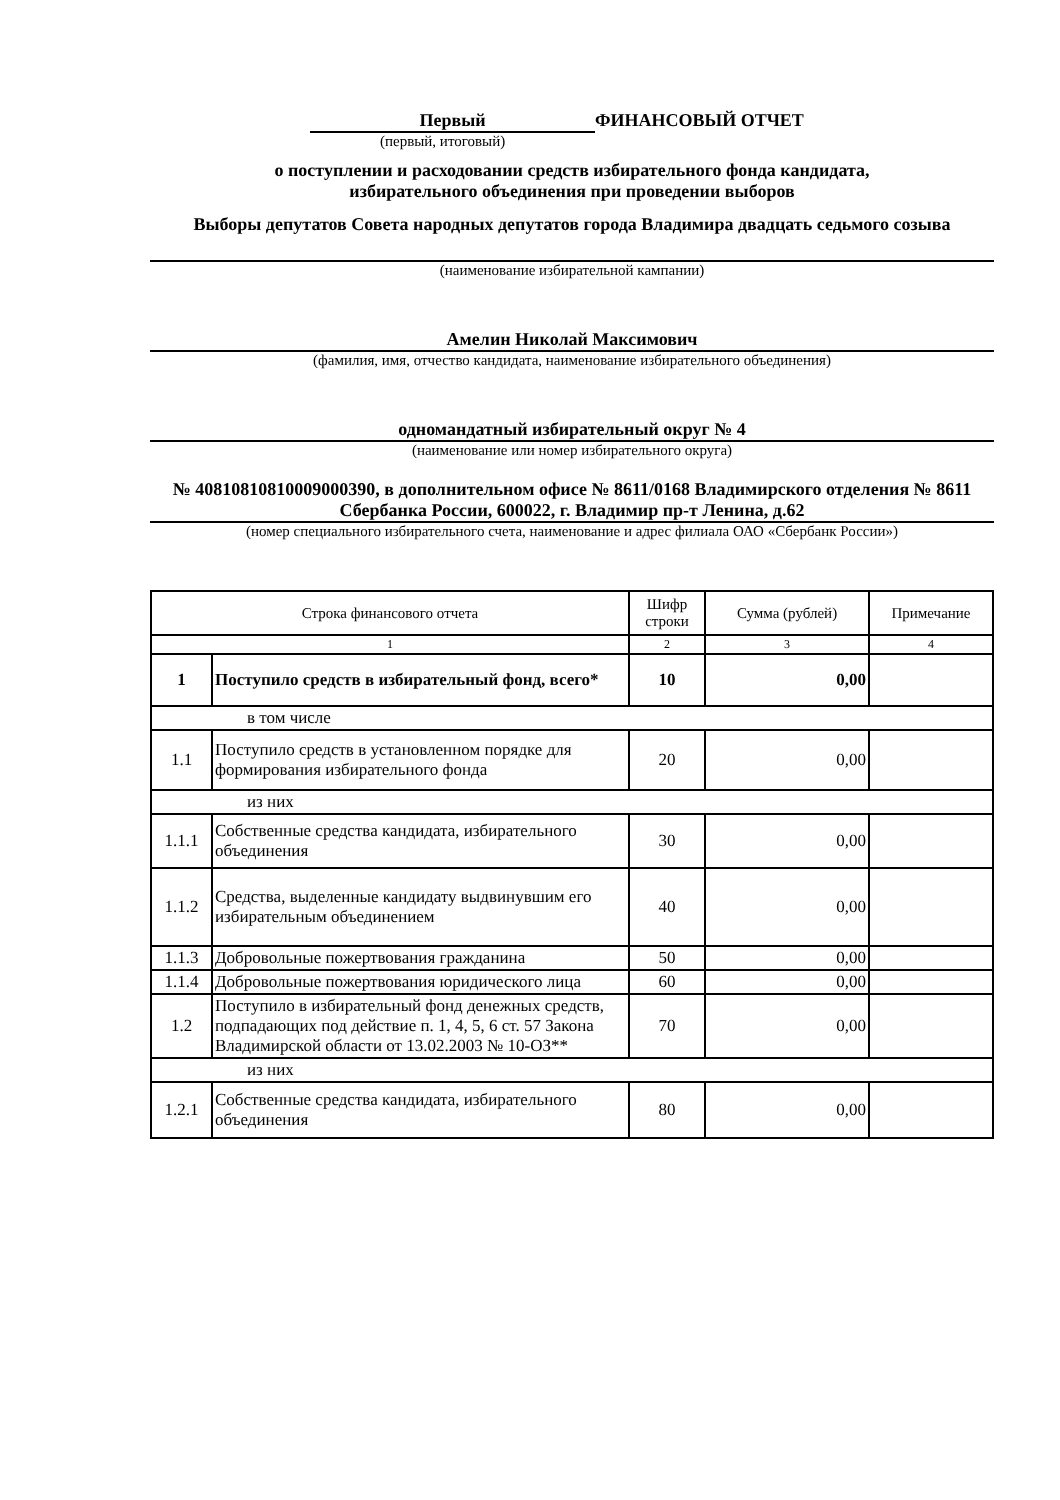Первый ФИНАНСОВЫЙ ОТЧЕТ
(первый, итоговый)
о поступлении и расходовании средств избирательного фонда кандидата,
избирательного объединения при проведении выборов
Выборы депутатов Совета народных депутатов города Владимира двадцать седьмого созыва
(наименование избирательной кампании)
Амелин Николай Максимович
(фамилия, имя, отчество кандидата, наименование избирательного объединения)
одномандатный избирательный округ № 4
(наименование или номер избирательного округа)
№ 40810810810009000390, в дополнительном офисе № 8611/0168 Владимирского отделения № 8611 Сбербанка России, 600022, г. Владимир пр-т Ленина, д.62
(номер специального избирательного счета, наименование и адрес филиала ОАО «Сбербанк России»)
| Строка финансового отчета | | Шифр строки | Сумма (рублей) | Примечание |
| 1 | | 2 | 3 | 4 |
| 1 | Поступило средств в избирательный фонд, всего* | 10 | 0,00 | |
| в том числе | | | | |
| 1.1 | Поступило средств в установленном порядке для формирования избирательного фонда | 20 | 0,00 | |
| из них | | | | |
| 1.1.1 | Собственные средства кандидата, избирательного объединения | 30 | 0,00 | |
| 1.1.2 | Средства, выделенные кандидату выдвинувшим его избирательным объединением | 40 | 0,00 | |
| 1.1.3 | Добровольные пожертвования гражданина | 50 | 0,00 | |
| 1.1.4 | Добровольные пожертвования юридического лица | 60 | 0,00 | |
| 1.2 | Поступило в избирательный фонд денежных средств, подпадающих под действие п. 1, 4, 5, 6 ст. 57 Закона Владимирской области от 13.02.2003 № 10-ОЗ** | 70 | 0,00 | |
| из них | | | | |
| 1.2.1 | Собственные средства кандидата, избирательного объединения | 80 | 0,00 | |